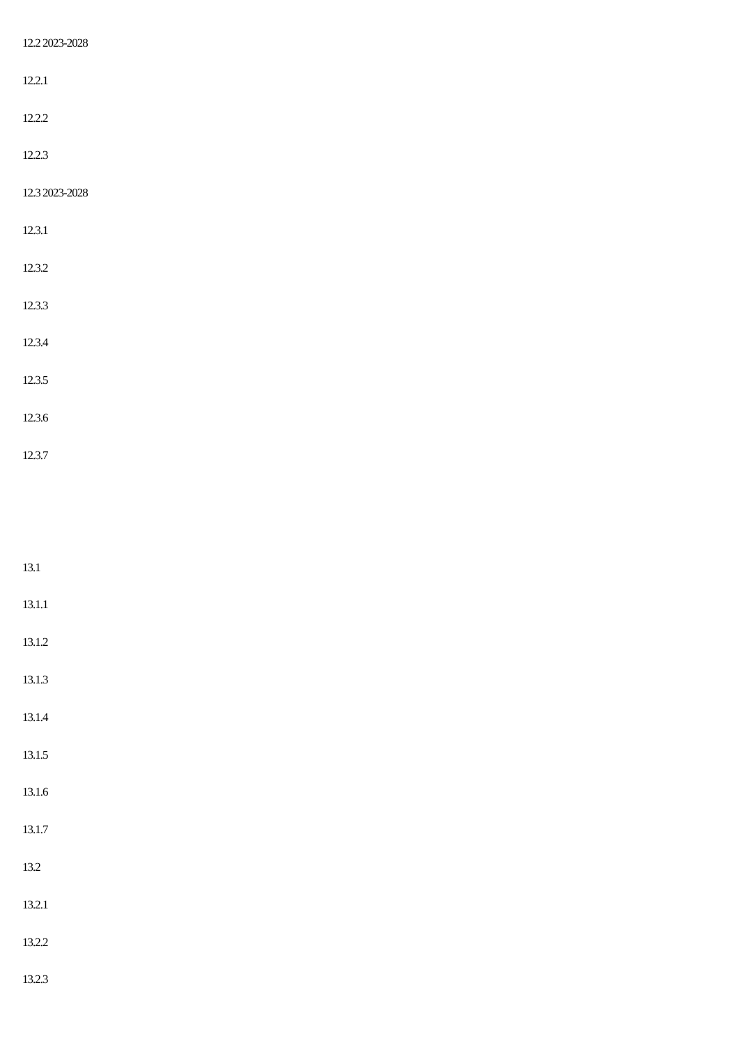12.2 2023-2028
12.2.1
12.2.2
12.2.3
12.3 2023-2028
12.3.1
12.3.2
12.3.3
12.3.4
12.3.5
12.3.6
12.3.7
13.1
13.1.1
13.1.2
13.1.3
13.1.4
13.1.5
13.1.6
13.1.7
13.2
13.2.1
13.2.2
13.2.3